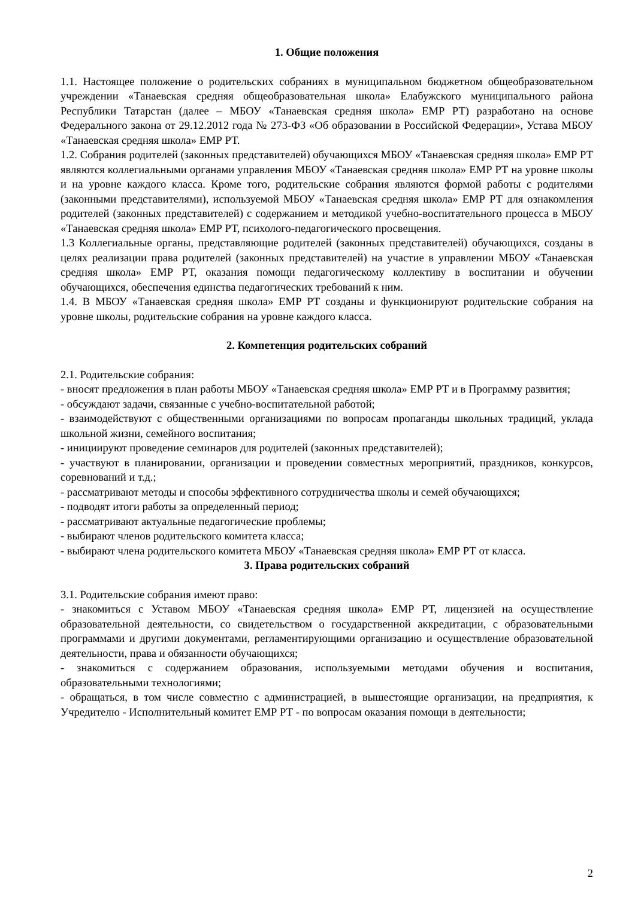1. Общие положения
1.1. Настоящее положение о родительских собраниях в муниципальном бюджетном общеобразовательном учреждении «Танаевская средняя общеобразовательная школа» Елабужского муниципального района Республики Татарстан (далее – МБОУ «Танаевская средняя школа» ЕМР РТ) разработано на основе Федерального закона от 29.12.2012 года № 273-ФЗ «Об образовании в Российской Федерации», Устава МБОУ «Танаевская средняя школа» ЕМР РТ.
1.2. Собрания родителей (законных представителей) обучающихся МБОУ «Танаевская средняя школа» ЕМР РТ являются коллегиальными органами управления МБОУ «Танаевская средняя школа» ЕМР РТ на уровне школы и на уровне каждого класса. Кроме того, родительские собрания являются формой работы с родителями (законными представителями), используемой МБОУ «Танаевская средняя школа» ЕМР РТ для ознакомления родителей (законных представителей) с содержанием и методикой учебно-воспитательного процесса в МБОУ «Танаевская средняя школа» ЕМР РТ, психолого-педагогического просвещения.
1.3 Коллегиальные органы, представляющие родителей (законных представителей) обучающихся, созданы в целях реализации права родителей (законных представителей) на участие в управлении МБОУ «Танаевская средняя школа» ЕМР РТ, оказания помощи педагогическому коллективу в воспитании и обучении обучающихся, обеспечения единства педагогических требований к ним.
1.4. В МБОУ «Танаевская средняя школа» ЕМР РТ созданы и функционируют родительские собрания на уровне школы, родительские собрания на уровне каждого класса.
2. Компетенция родительских собраний
2.1. Родительские собрания:
- вносят предложения в план работы МБОУ «Танаевская средняя школа» ЕМР РТ и в Программу развития;
- обсуждают задачи, связанные с учебно-воспитательной работой;
- взаимодействуют с общественными организациями по вопросам пропаганды школьных традиций, уклада школьной жизни, семейного воспитания;
- инициируют проведение семинаров для родителей (законных представителей);
- участвуют в планировании, организации и проведении совместных мероприятий, праздников, конкурсов, соревнований и т.д.;
- рассматривают методы и способы эффективного сотрудничества школы и семей обучающихся;
- подводят итоги работы за определенный период;
- рассматривают актуальные педагогические проблемы;
- выбирают членов родительского комитета класса;
- выбирают члена родительского комитета МБОУ «Танаевская средняя школа» ЕМР РТ от класса.
3. Права родительских собраний
3.1. Родительские собрания имеют право:
- знакомиться с Уставом МБОУ «Танаевская средняя школа» ЕМР РТ, лицензией на осуществление образовательной деятельности, со свидетельством о государственной аккредитации, с образовательными программами и другими документами, регламентирующими организацию и осуществление образовательной деятельности, права и обязанности обучающихся;
- знакомиться с содержанием образования, используемыми методами обучения и воспитания, образовательными технологиями;
- обращаться, в том числе совместно с администрацией, в вышестоящие организации, на предприятия, к Учредителю - Исполнительный комитет ЕМР РТ - по вопросам оказания помощи в деятельности;
2